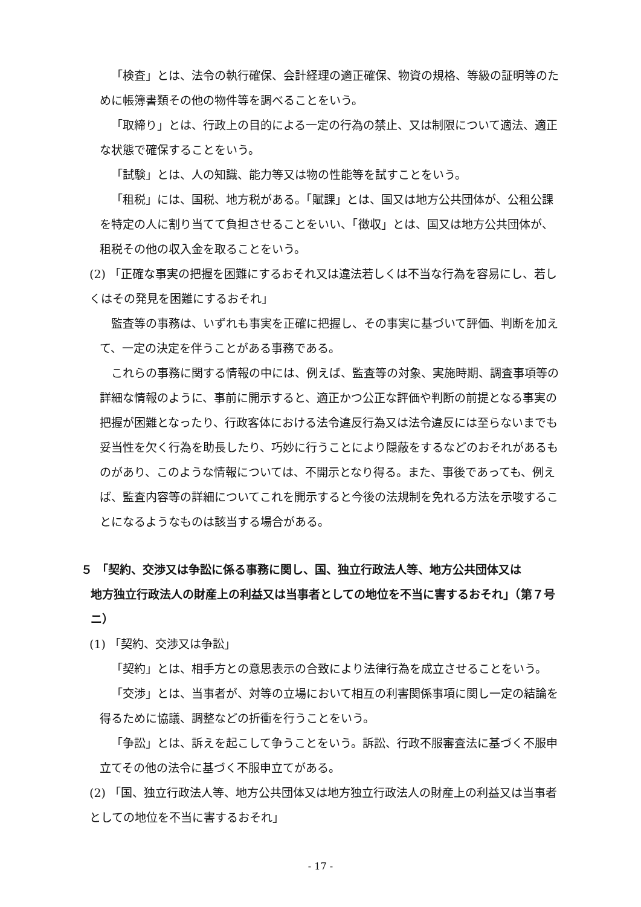「検査」とは、法令の執行確保、会計経理の適正確保、物資の規格、等級の証明等のために帳簿書類その他の物件等を調べることをいう。
「取締り」とは、行政上の目的による一定の行為の禁止、又は制限について適法、適正な状態で確保することをいう。
「試験」とは、人の知識、能力等又は物の性能等を試すことをいう。
「租税」には、国税、地方税がある。「賦課」とは、国又は地方公共団体が、公租公課を特定の人に割り当てて負担させることをいい、「徴収」とは、国又は地方公共団体が、租税その他の収入金を取ることをいう。
(2) 「正確な事実の把握を困難にするおそれ又は違法若しくは不当な行為を容易にし、若しくはその発見を困難にするおそれ」
監査等の事務は、いずれも事実を正確に把握し、その事実に基づいて評価、判断を加えて、一定の決定を伴うことがある事務である。
これらの事務に関する情報の中には、例えば、監査等の対象、実施時期、調査事項等の詳細な情報のように、事前に開示すると、適正かつ公正な評価や判断の前提となる事実の把握が困難となったり、行政客体における法令違反行為又は法令違反には至らないまでも妥当性を欠く行為を助長したり、巧妙に行うことにより隠蔽をするなどのおそれがあるものがあり、このような情報については、不開示となり得る。また、事後であっても、例えば、監査内容等の詳細についてこれを開示すると今後の法規制を免れる方法を示唆することになるようなものは該当する場合がある。
５ 「契約、交渉又は争訟に係る事務に関し、国、独立行政法人等、地方公共団体又は
地方独立行政法人の財産上の利益又は当事者としての地位を不当に害するおそれ」（第７号ニ）
(1) 「契約、交渉又は争訟」
「契約」とは、相手方との意思表示の合致により法律行為を成立させることをいう。
「交渉」とは、当事者が、対等の立場において相互の利害関係事項に関し一定の結論を得るために協議、調整などの折衝を行うことをいう。
「争訟」とは、訴えを起こして争うことをいう。訴訟、行政不服審査法に基づく不服申立てその他の法令に基づく不服申立てがある。
(2) 「国、独立行政法人等、地方公共団体又は地方独立行政法人の財産上の利益又は当事者としての地位を不当に害するおそれ」
- 17 -